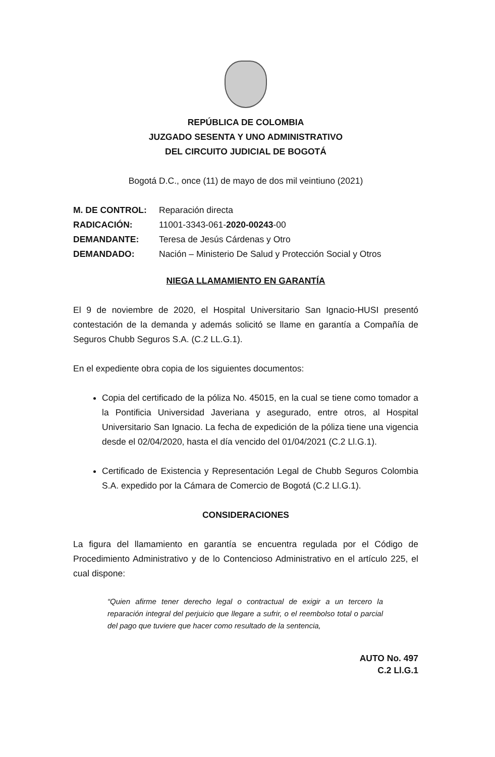REPÚBLICA DE COLOMBIA
JUZGADO SESENTA Y UNO ADMINISTRATIVO
DEL CIRCUITO JUDICIAL DE BOGOTÁ
Bogotá D.C., once (11) de mayo de dos mil veintiuno (2021)
| M. DE CONTROL: | Reparación directa |
| RADICACIÓN: | 11001-3343-061- 2020-00243 -00 |
| DEMANDANTE: | Teresa de Jesús Cárdenas y Otro |
| DEMANDADO: | Nación – Ministerio De Salud y Protección Social y Otros |
NIEGA LLAMAMIENTO EN GARANTÍA
El 9 de noviembre de 2020, el Hospital Universitario San Ignacio-HUSI presentó contestación de la demanda y además solicitó se llame en garantía a Compañía de Seguros Chubb Seguros S.A. (C.2 LL.G.1).
En el expediente obra copia de los siguientes documentos:
Copia del certificado de la póliza No. 45015, en la cual se tiene como tomador a la Pontificia Universidad Javeriana y asegurado, entre otros, al Hospital Universitario San Ignacio. La fecha de expedición de la póliza tiene una vigencia desde el 02/04/2020, hasta el día vencido del 01/04/2021 (C.2 Ll.G.1).
Certificado de Existencia y Representación Legal de Chubb Seguros Colombia S.A. expedido por la Cámara de Comercio de Bogotá (C.2 Ll.G.1).
CONSIDERACIONES
La figura del llamamiento en garantía se encuentra regulada por el Código de Procedimiento Administrativo y de lo Contencioso Administrativo en el artículo 225, el cual dispone:
“Quien afirme tener derecho legal o contractual de exigir a un tercero la reparación integral del perjuicio que llegare a sufrir, o el reembolso total o parcial del pago que tuviere que hacer como resultado de la sentencia,
AUTO No. 497
C.2 Ll.G.1